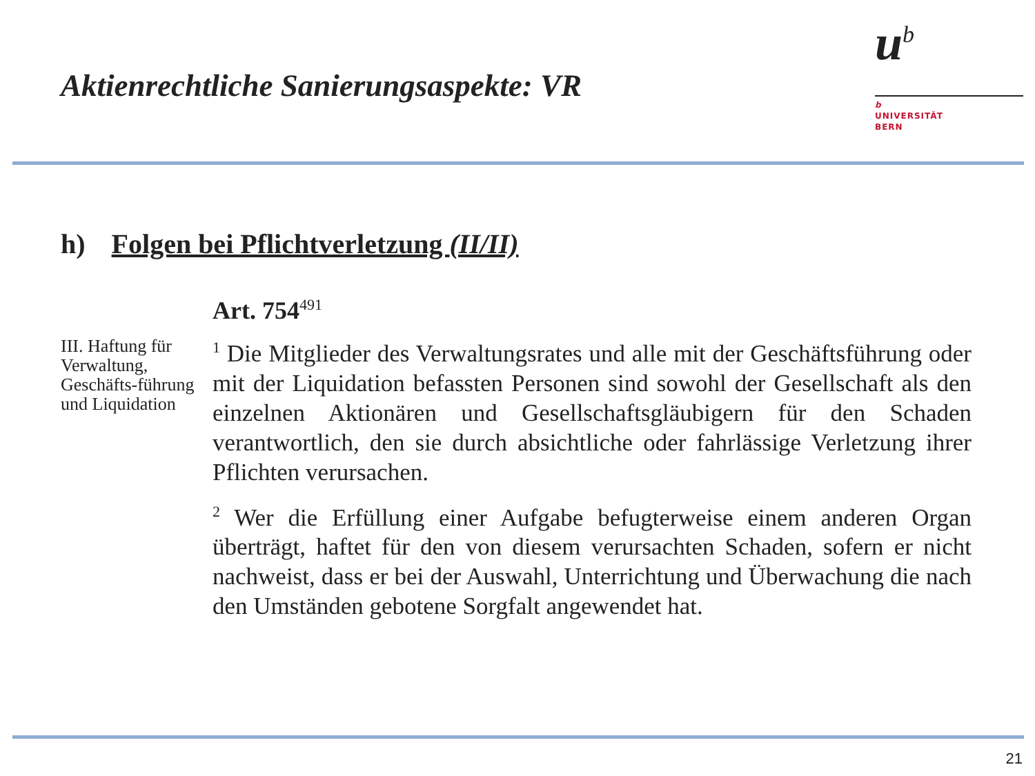Aktienrechtliche Sanierungsaspekte: VR
u<sup>b</sup>
b
UNIVERSITÄT
BERN
h) Folgen bei Pflichtverletzung (II/II)
III. Haftung für Verwaltung, Geschäfts-führung und Liquidation
Art. 754<sup>491</sup>
<sup>1</sup> Die Mitglieder des Verwaltungsrates und alle mit der Geschäftsführung oder mit der Liquidation befassten Personen sind sowohl der Gesellschaft als den einzelnen Aktionären und Gesellschaftsgläubigern für den Schaden verantwortlich, den sie durch absichtliche oder fahrlässige Verletzung ihrer Pflichten verursachen.
<sup>2</sup> Wer die Erfüllung einer Aufgabe befugterweise einem anderen Organ überträgt, haftet für den von diesem verursachten Schaden, sofern er nicht nachweist, dass er bei der Auswahl, Unterrichtung und Überwachung die nach den Umständen gebotene Sorgfalt angewendet hat.
21